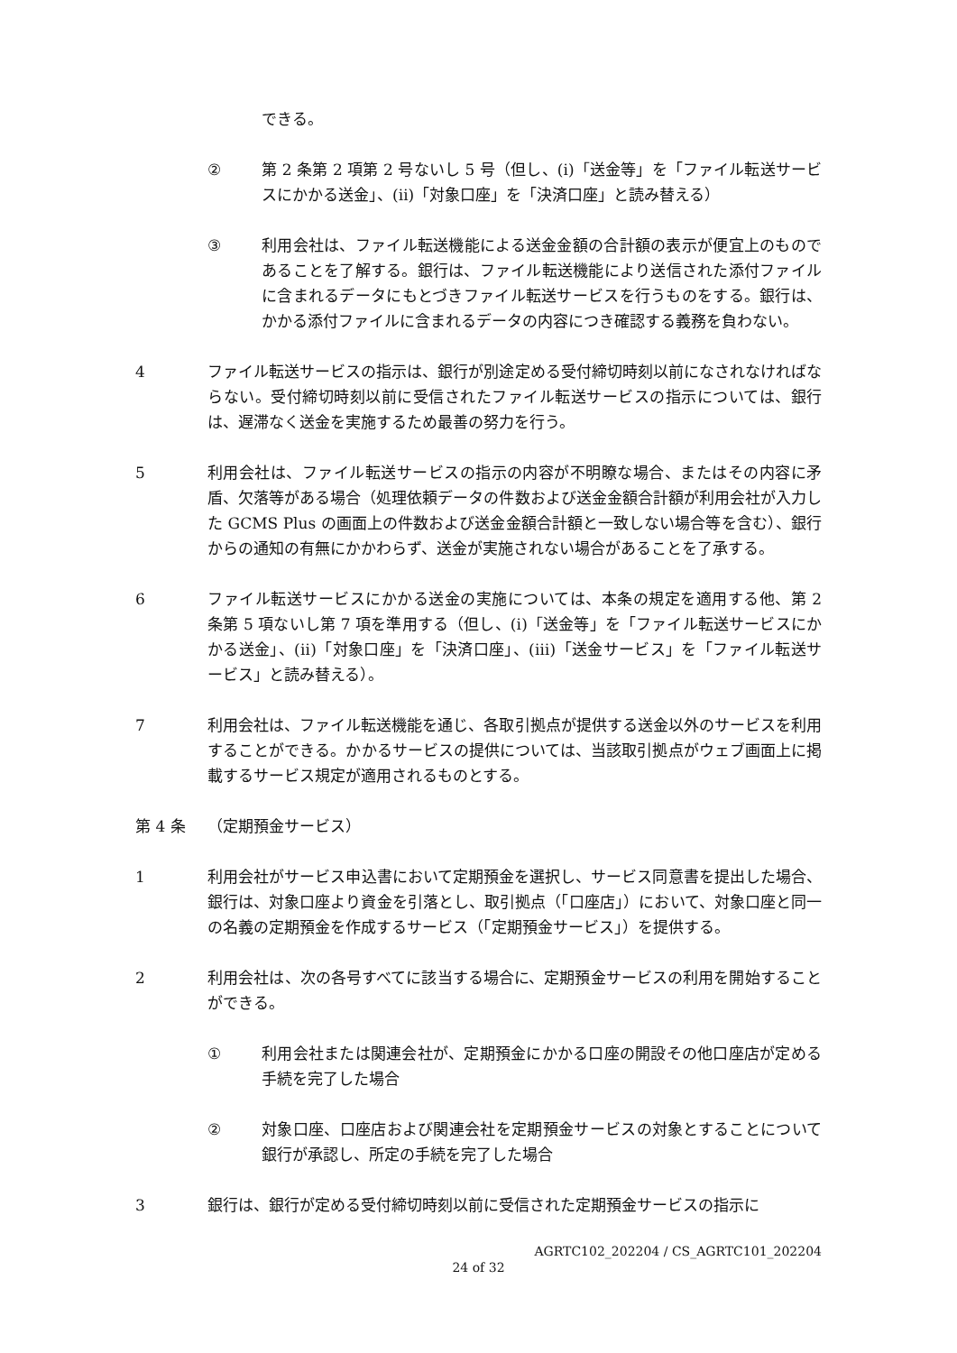できる。
② 第 2 条第 2 項第 2 号ないし 5 号（但し、(ⅰ)「送金等」を「ファイル転送サービスにかかる送金」、(ⅱ)「対象口座」を「決済口座」と読み替える）
③ 利用会社は、ファイル転送機能による送金金額の合計額の表示が便宜上のものであることを了解する。銀行は、ファイル転送機能により送信された添付ファイルに含まれるデータにもとづきファイル転送サービスを行うものをする。銀行は、かかる添付ファイルに含まれるデータの内容につき確認する義務を負わない。
4 ファイル転送サービスの指示は、銀行が別途定める受付締切時刻以前になされなければならない。受付締切時刻以前に受信されたファイル転送サービスの指示については、銀行は、遅滞なく送金を実施するため最善の努力を行う。
5 利用会社は、ファイル転送サービスの指示の内容が不明瞭な場合、またはその内容に矛盾、欠落等がある場合（処理依頼データの件数および送金金額合計額が利用会社が入力した GCMS Plus の画面上の件数および送金金額合計額と一致しない場合等を含む）、銀行からの通知の有無にかかわらず、送金が実施されない場合があることを了承する。
6 ファイル転送サービスにかかる送金の実施については、本条の規定を適用する他、第 2 条第 5 項ないし第 7 項を準用する（但し、(ⅰ)「送金等」を「ファイル転送サービスにかかる送金」、(ⅱ)「対象口座」を「決済口座」、(ⅲ)「送金サービス」を「ファイル転送サービス」と読み替える）。
7 利用会社は、ファイル転送機能を通じ、各取引拠点が提供する送金以外のサービスを利用することができる。かかるサービスの提供については、当該取引拠点がウェブ画面上に掲載するサービス規定が適用されるものとする。
第 4 条 （定期預金サービス）
1 利用会社がサービス申込書において定期預金を選択し、サービス同意書を提出した場合、銀行は、対象口座より資金を引落とし、取引拠点（「口座店」）において、対象口座と同一の名義の定期預金を作成するサービス（「定期預金サービス」）を提供する。
2 利用会社は、次の各号すべてに該当する場合に、定期預金サービスの利用を開始することができる。
① 利用会社または関連会社が、定期預金にかかる口座の開設その他口座店が定める手続を完了した場合
② 対象口座、口座店および関連会社を定期預金サービスの対象とすることについて銀行が承認し、所定の手続を完了した場合
3 銀行は、銀行が定める受付締切時刻以前に受信された定期預金サービスの指示に
AGRTC102_202204 / CS_AGRTC101_202204
24 of 32